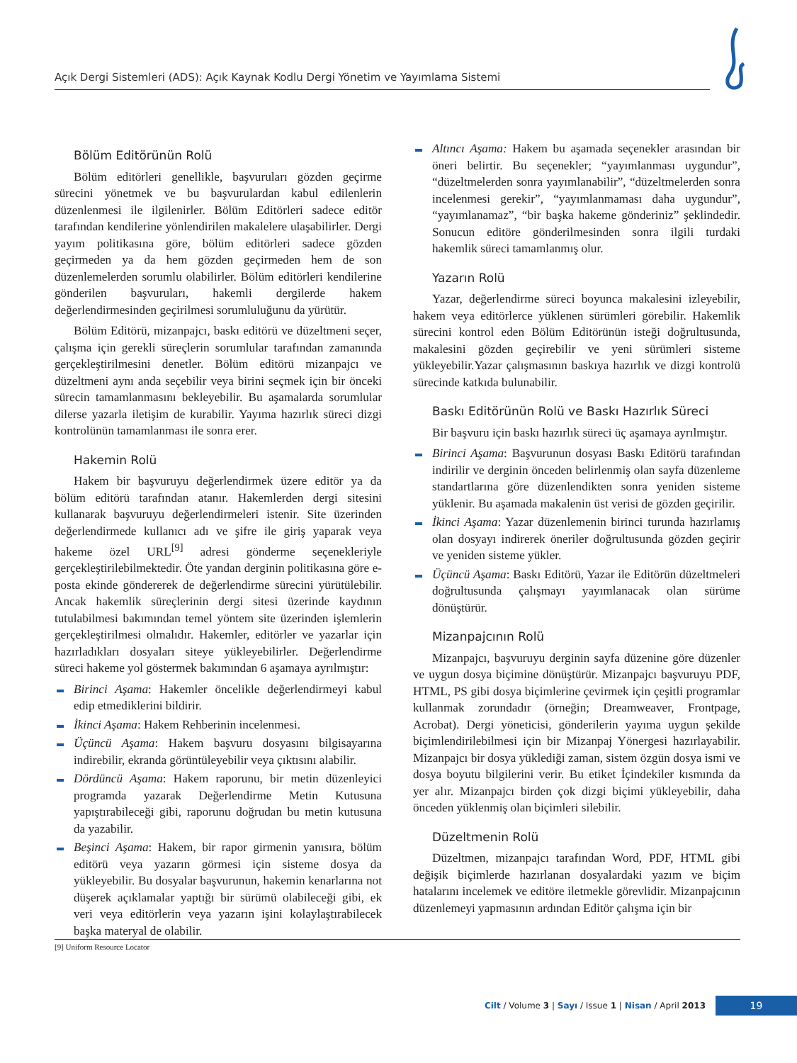Açık Dergi Sistemleri (ADS): Açık Kaynak Kodlu Dergi Yönetim ve Yayımlama Sistemi
Bölüm Editörünün Rolü
Bölüm editörleri genellikle, başvuruları gözden geçirme sürecini yönetmek ve bu başvurulardan kabul edilenlerin düzenlenmesi ile ilgilenirler. Bölüm Editörleri sadece editör tarafından kendilerine yönlendirilen makalelere ulaşabilirler. Dergi yayım politikasına göre, bölüm editörleri sadece gözden geçirmeden ya da hem gözden geçirmeden hem de son düzenlemelerden sorumlu olabilirler. Bölüm editörleri kendilerine gönderilen başvuruları, hakemli dergilerde hakem değerlendirmesinden geçirilmesi sorumluluğunu da yürütür.
Bölüm Editörü, mizanpajcı, baskı editörü ve düzeltmeni seçer, çalışma için gerekli süreçlerin sorumlular tarafından zamanında gerçekleştirilmesini denetler. Bölüm editörü mizanpajcı ve düzeltmeni aynı anda seçebilir veya birini seçmek için bir önceki sürecin tamamlanmasını bekleyebilir. Bu aşamalarda sorumlular dilerse yazarla iletişim de kurabilir. Yayıma hazırlık süreci dizgi kontrolünün tamamlanması ile sonra erer.
Hakemin Rolü
Hakem bir başvuruyu değerlendirmek üzere editör ya da bölüm editörü tarafından atanır. Hakemlerden dergi sitesini kullanarak başvuruyu değerlendirmeleri istenir. Site üzerinden değerlendirmede kullanıcı adı ve şifre ile giriş yaparak veya hakeme özel URL<sup>[9]</sup> adresi gönderme seçenekleriyle gerçekleştirilebilmektedir. Öte yandan derginin politikasına göre e-posta ekinde göndererek de değerlendirme sürecini yürütülebilir. Ancak hakemlik süreçlerinin dergi sitesi üzerinde kaydının tutulabilmesi bakımından temel yöntem site üzerinden işlemlerin gerçekleştirilmesi olmalıdır. Hakemler, editörler ve yazarlar için hazırladıkları dosyaları siteye yükleyebilirler. Değerlendirme süreci hakeme yol göstermek bakımından 6 aşamaya ayrılmıştır:
Birinci Aşama: Hakemler öncelikle değerlendirmeyi kabul edip etmediklerini bildirir.
İkinci Aşama: Hakem Rehberinin incelenmesi.
Üçüncü Aşama: Hakem başvuru dosyasını bilgisayarına indirebilir, ekranda görüntüleyebilir veya çıktısını alabilir.
Dördüncü Aşama: Hakem raporunu, bir metin düzenleyici programda yazarak Değerlendirme Metin Kutusuna yapıştırabileceği gibi, raporunu doğrudan bu metin kutusuna da yazabilir.
Beşinci Aşama: Hakem, bir rapor girmenin yanısıra, bölüm editörü veya yazarın görmesi için sisteme dosya da yükleyebilir. Bu dosyalar başvurunun, hakemin kenarlarına not düşerek açıklamalar yaptığı bir sürümü olabileceği gibi, ek veri veya editörlerin veya yazarın işini kolaylaştırabilecek başka materyal de olabilir.
Altıncı Aşama: Hakem bu aşamada seçenekler arasından bir öneri belirtir. Bu seçenekler; “yayımlanması uygundur”, “düzeltmelerden sonra yayımlanabilir”, “düzeltmelerden sonra incelenmesi gerekir”, “yayımlanmaması daha uygundur”, “yayımlanamaz”, “bir başka hakeme gönderiniz” şeklindedir. Sonucun editöre gönderilmesinden sonra ilgili turdaki hakemlik süreci tamamlanmış olur.
Yazarın Rolü
Yazar, değerlendirme süreci boyunca makalesini izleyebilir, hakem veya editörlerce yüklenen sürümleri görebilir. Hakemlik sürecini kontrol eden Bölüm Editörünün isteği doğrultusunda, makalesini gözden geçirebilir ve yeni sürümleri sisteme yükleyebilir.Yazar çalışmasının baskıya hazırlık ve dizgi kontrolü sürecinde katkıda bulunabilir.
Baskı Editörünün Rolü ve Baskı Hazırlık Süreci
Bir başvuru için baskı hazırlık süreci üç aşamaya ayrılmıştır.
Birinci Aşama: Başvurunun dosyası Baskı Editörü tarafından indirilir ve derginin önceden belirlenmiş olan sayfa düzenleme standartlarına göre düzenlendikten sonra yeniden sisteme yüklenir. Bu aşamada makalenin üst verisi de gözden geçirilir.
İkinci Aşama: Yazar düzenlemenin birinci turunda hazırlamış olan dosyayı indirerek öneriler doğrultusunda gözden geçirir ve yeniden sisteme yükler.
Üçüncü Aşama: Baskı Editörü, Yazar ile Editörün düzeltmeleri doğrultusunda çalışmayı yayımlanacak olan sürüme dönüştürür.
Mizanpajcının Rolü
Mizanpajcı, başvuruyu derginin sayfa düzenine göre düzenler ve uygun dosya biçimine dönüştürür. Mizanpajcı başvuruyu PDF, HTML, PS gibi dosya biçimlerine çevirmek için çeşitli programlar kullanmak zorundadır (örneğin; Dreamweaver, Frontpage, Acrobat). Dergi yöneticisi, gönderilerin yayıma uygun şekilde biçimlendirilebilmesi için bir Mizanpaj Yönergesi hazırlayabilir. Mizanpajcı bir dosya yüklediği zaman, sistem özgün dosya ismi ve dosya boyutu bilgilerini verir. Bu etiket İçindekiler kısmında da yer alır. Mizanpajcı birden çok dizgi biçimi yükleyebilir, daha önceden yüklenmiş olan biçimleri silebilir.
Düzeltmenin Rolü
Düzeltmen, mizanpajcı tarafından Word, PDF, HTML gibi değişik biçimlerde hazırlanan dosyalardaki yazım ve biçim hatalarını incelemek ve editöre iletmekle görevlidir. Mizanpajcının düzenlemeyi yapmasının ardından Editör çalışma için bir
[9] Uniform Resource Locator
Cilt / Volume 3 | Sayı / Issue 1 | Nisan / April 2013
19